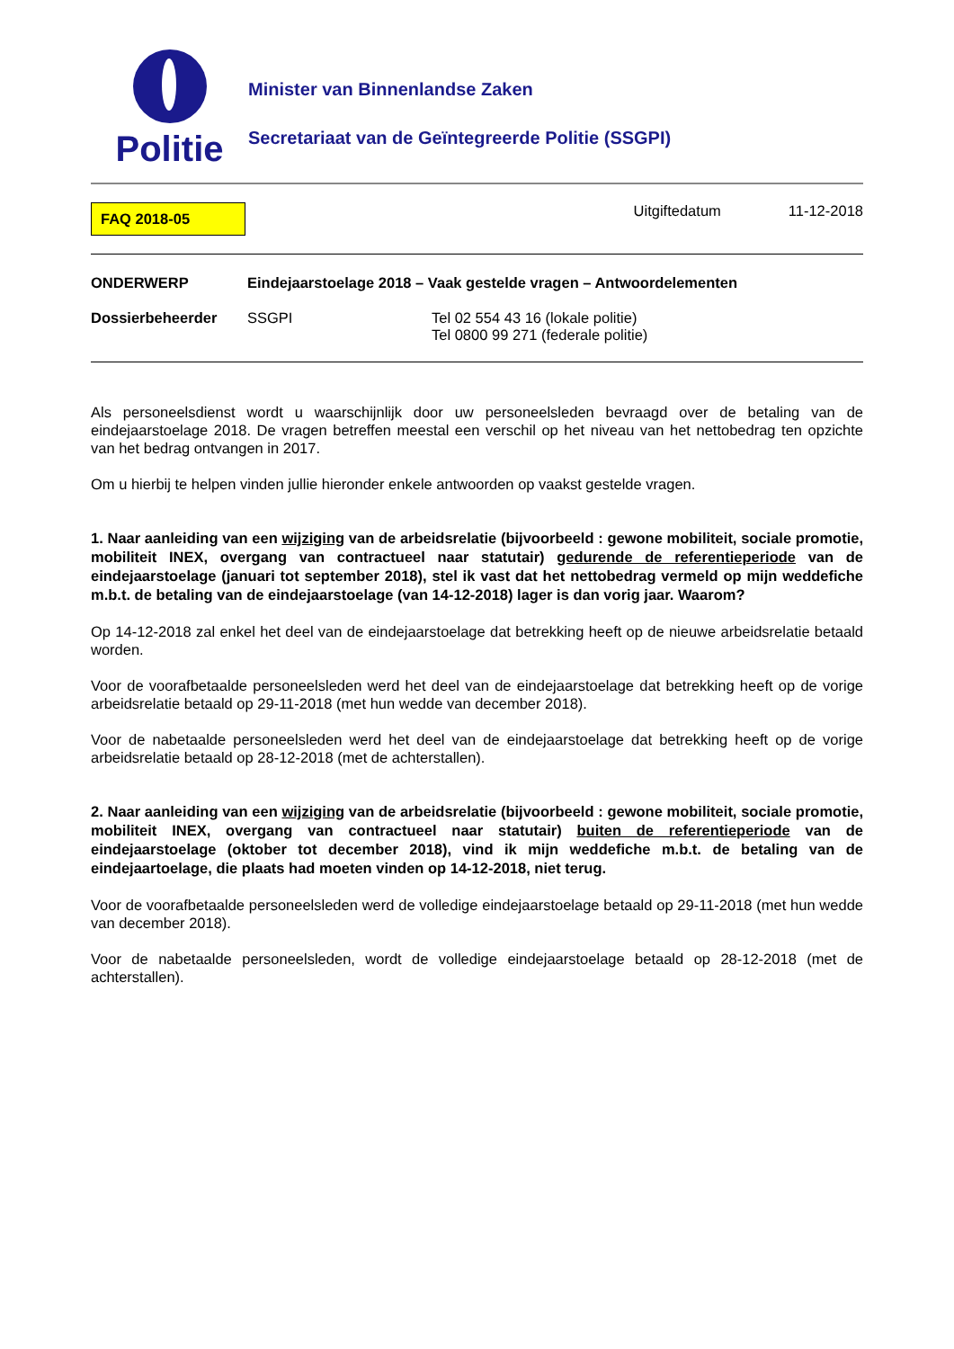Politie
Minister van Binnenlandse Zaken
Secretariaat van de Geïntegreerde Politie (SSGPI)
FAQ 2018-05
Uitgiftedatum 11-12-2018
ONDERWERP Eindejaarstoelage 2018 – Vaak gestelde vragen – Antwoordelementen
Dossierbeheerder SSGPI Tel 02 554 43 16 (lokale politie)
Tel 0800 99 271 (federale politie)
Als personeelsdienst wordt u waarschijnlijk door uw personeelsleden bevraagd over de betaling van de eindejaarstoelage 2018. De vragen betreffen meestal een verschil op het niveau van het nettobedrag ten opzichte van het bedrag ontvangen in 2017.
Om u hierbij te helpen vinden jullie hieronder enkele antwoorden op vaakst gestelde vragen.
1. Naar aanleiding van een wijziging van de arbeidsrelatie (bijvoorbeeld : gewone mobiliteit, sociale promotie, mobiliteit INEX, overgang van contractueel naar statutair) gedurende de referentieperiode van de eindejaarstoelage (januari tot september 2018), stel ik vast dat het nettobedrag vermeld op mijn weddefiche m.b.t. de betaling van de eindejaarstoelage (van 14-12-2018) lager is dan vorig jaar. Waarom?
Op 14-12-2018 zal enkel het deel van de eindejaarstoelage dat betrekking heeft op de nieuwe arbeidsrelatie betaald worden.
Voor de voorafbetaalde personeelsleden werd het deel van de eindejaarstoelage dat betrekking heeft op de vorige arbeidsrelatie betaald op 29-11-2018 (met hun wedde van december 2018).
Voor de nabetaalde personeelsleden werd het deel van de eindejaarstoelage dat betrekking heeft op de vorige arbeidsrelatie betaald op 28-12-2018 (met de achterstallen).
2. Naar aanleiding van een wijziging van de arbeidsrelatie (bijvoorbeeld : gewone mobiliteit, sociale promotie, mobiliteit INEX, overgang van contractueel naar statutair) buiten de referentieperiode van de eindejaarstoelage (oktober tot december 2018), vind ik mijn weddefiche m.b.t. de betaling van de eindejaartoelage, die plaats had moeten vinden op 14-12-2018, niet terug.
Voor de voorafbetaalde personeelsleden werd de volledige eindejaarstoelage betaald op 29-11-2018 (met hun wedde van december 2018).
Voor de nabetaalde personeelsleden, wordt de volledige eindejaarstoelage betaald op 28-12-2018 (met de achterstallen).